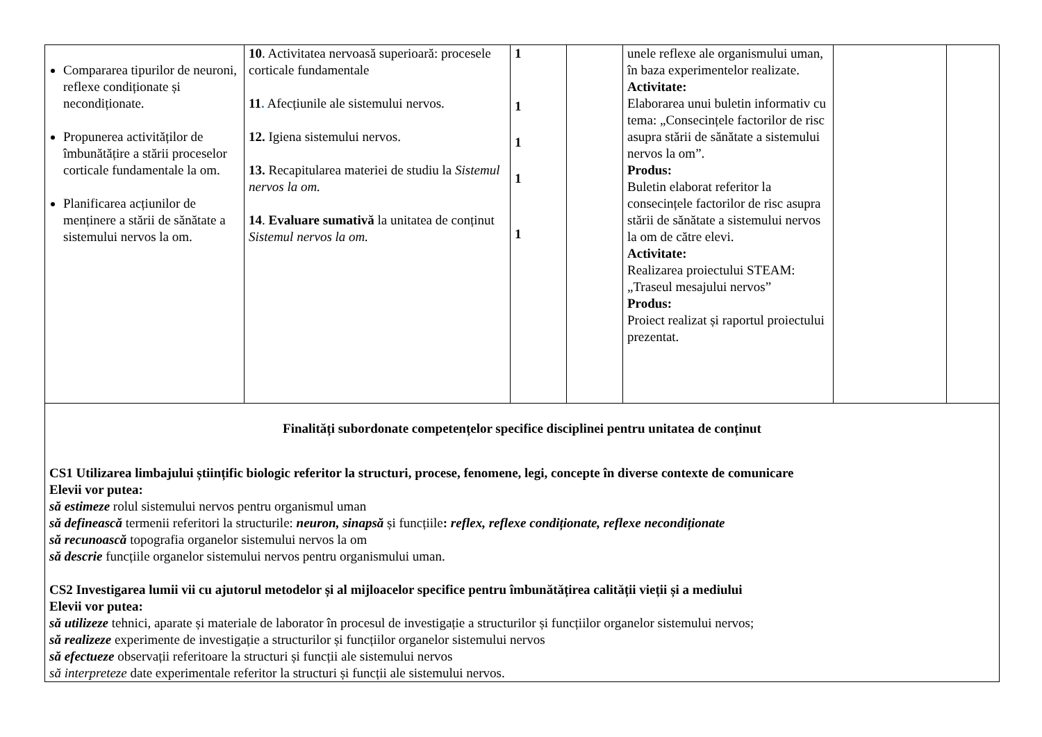| Compararea tipurilor de neuroni, reflexe condiționate și necondiționate. Propunerea activităților de îmbunătățire a stării proceselor corticale fundamentale la om. Planificarea acțiunilor de menținere a stării de sănătate a sistemului nervos la om. | 10 . Activitatea nervoasă superioară: procesele corticale fundamentale 11 . Afecțiunile ale sistemului nervos. 12. Igiena sistemului nervos. 13. Recapitularea materiei de studiu la Sistemul nervos la om. 14 . Evaluare sumativă la unitatea de conținut Sistemul nervos la om. | 1 1 1 1 1 | | unele reflexe ale organismului uman, în baza experimentelor realizate. Activitate: Elaborarea unui buletin informativ cu tema: „Consecințele factorilor de risc asupra stării de sănătate a sistemului nervos la om”. Produs: Buletin elaborat referitor la consecințele factorilor de risc asupra stării de sănătate a sistemului nervos la om de către elevi. Activitate: Realizarea proiectului STEAM: „Traseul mesajului nervos” Produs: Proiect realizat și raportul proiectului prezentat. | | |
| Finalități subordonate competențelor specifice disciplinei pentru unitatea de conținut CS1 Utilizarea limbajului științific biologic referitor la structuri, procese, fenomene, legi, concepte în diverse contexte de comunicare Elevii vor putea: să estimeze rolul sistemului nervos pentru organismul uman să definească termenii referitori la structurile: neuron, sinapsă și funcțiile : reflex, reflexe condiționate, reflexe necondiționate să recunoască topografia organelor sistemului nervos la om să descrie funcțiile organelor sistemului nervos pentru organismului uman. CS2 Investigarea lumii vii cu ajutorul metodelor și al mijloacelor specifice pentru îmbunătățirea calității vieții și a mediului Elevii vor putea: să utilizeze tehnici, aparate și materiale de laborator în procesul de investigație a structurilor și funcțiilor organelor sistemului nervos; să realizeze experimente de investigație a structurilor și funcțiilor organelor sistemului nervos să efectueze observații referitoare la structuri și funcții ale sistemului nervos să interpreteze date experimentale referitor la structuri și funcții ale sistemului nervos. | | | | | | |